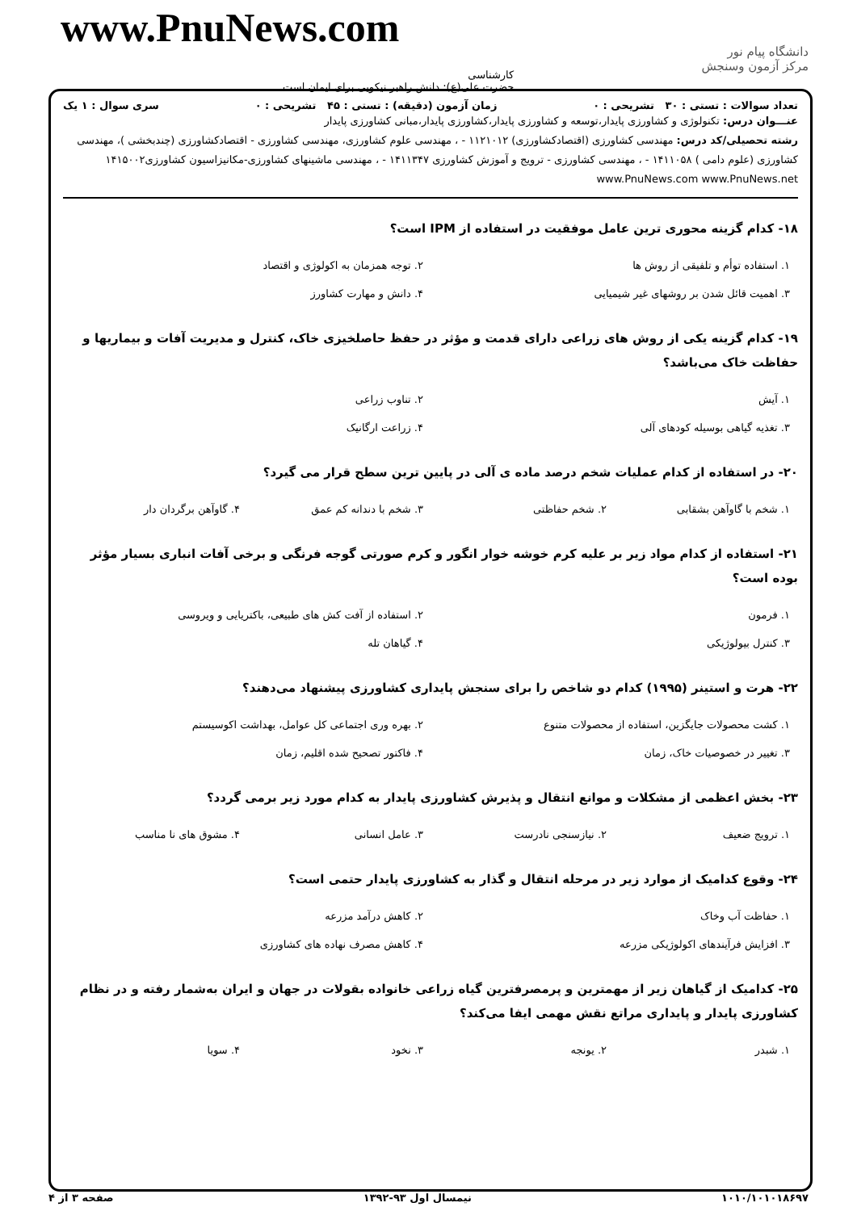www.PnuNews.com
دانشگاه پیام نور
مرکز آزمون وسنجش
کارشناسی
حضرت علی(ع): دانش راهبر نیکویی برای ایمان است
تعداد سوالات : تستی : ۳۰ تشریحی : ۰ زمان آزمون (دقیقه) : تستی : ۴۵ تشریحی : ۰ سری سوال : ۱ یک
عنـــوان درس: تکنولوژی و کشاورزی پایدار،توسعه و کشاورزی پایدار،کشاورزی پایدار،مبانی کشاورزی پایدار
رشته تحصیلی/کد درس: مهندسی کشاورزی (اقتصادکشاورزی) ۱۱۲۱۰۱۲ - ، مهندسی علوم کشاورزی، مهندسی کشاورزی - اقتصادکشاورزی (چندبخشی )، مهندسی کشاورزی (علوم دامی ) ۱۴۱۱۰۵۸ - ، مهندسی کشاورزی - ترویج و آموزش کشاورزی ۱۴۱۱۳۴۷ - ، مهندسی ماشینهای کشاورزی-مکانیزاسیون کشاورزی۱۴۱۵۰۰۲ www.PnuNews.com www.PnuNews.net
۱۸- کدام گزینه محوری ترین عامل موفقیت در استفاده از IPM است؟
| ۱. استفاده توأم و تلفیقی از روش ها | ۲. توجه همزمان به اکولوژی و اقتصاد |
| ۳. اهمیت قائل شدن بر روشهای غیر شیمیایی | ۴. دانش و مهارت کشاورز |
۱۹- کدام گزینه یکی از روش های زراعی دارای قدمت و مؤثر در حفظ حاصلخیزی خاک، کنترل و مدیریت آفات و بیماریها و حفاظت خاک می‌باشد؟
| ۱. آیش | ۲. تناوب زراعی |
| ۳. تغذیه گیاهی بوسیله کودهای آلی | ۴. زراعت ارگانیک |
۲۰- در استفاده از کدام عملیات شخم درصد ماده ی آلی در پایین ترین سطح قرار می گیرد؟
| ۱. شخم با گاوآهن بشقابی | ۲. شخم حفاظتی | ۳. شخم با دندانه کم عمق | ۴. گاوآهن برگردان دار |
۲۱- استفاده از کدام مواد زیر بر علیه کرم خوشه خوار انگور و کرم صورتی گوجه فرنگی و برخی آفات انباری بسیار مؤثر بوده است؟
| ۱. فرمون | ۲. استفاده از آفت کش های طبیعی، باکتریایی و ویروسی |
| ۳. کنترل بیولوژیکی | ۴. گیاهان تله |
۲۲- هرت و استینر (۱۹۹۵) کدام دو شاخص را برای سنجش پایداری کشاورزی پیشنهاد می‌دهند؟
| ۱. کشت محصولات جایگزین، استفاده از محصولات متنوع | ۲. بهره وری اجتماعی کل عوامل، بهداشت اکوسیستم |
| ۳. تغییر در خصوصیات خاک، زمان | ۴. فاکتور تصحیح شده اقلیم، زمان |
۲۳- بخش اعظمی از مشکلات و موانع انتقال و پذیرش کشاورزی پایدار به کدام مورد زیر برمی گردد؟
| ۱. ترویج ضعیف | ۲. نیازسنجی نادرست | ۳. عامل انسانی | ۴. مشوق های نا مناسب |
۲۴- وقوع کدامیک از موارد زیر در مرحله انتقال و گذار به کشاورزی پایدار حتمی است؟
| ۱. حفاظت آب وخاک | ۲. کاهش درآمد مزرعه |
| ۳. افزایش فرآیندهای اکولوژیکی مزرعه | ۴. کاهش مصرف نهاده های کشاورزی |
۲۵- کدامیک از گیاهان زیر از مهمترین و پرمصرفترین گیاه زراعی خانواده بقولات در جهان و ایران به‌شمار رفته و در نظام کشاورزی پایدار و پایداری مراتع نقش مهمی ایفا می‌کند؟
| ۱. شبدر | ۲. یونجه | ۳. نخود | ۴. سویا |
۱۰۱۰/۱۰۱۰۱۸۶۹۷ نیمسال اول ۹۳-۱۳۹۲ صفحه ۳ از ۴